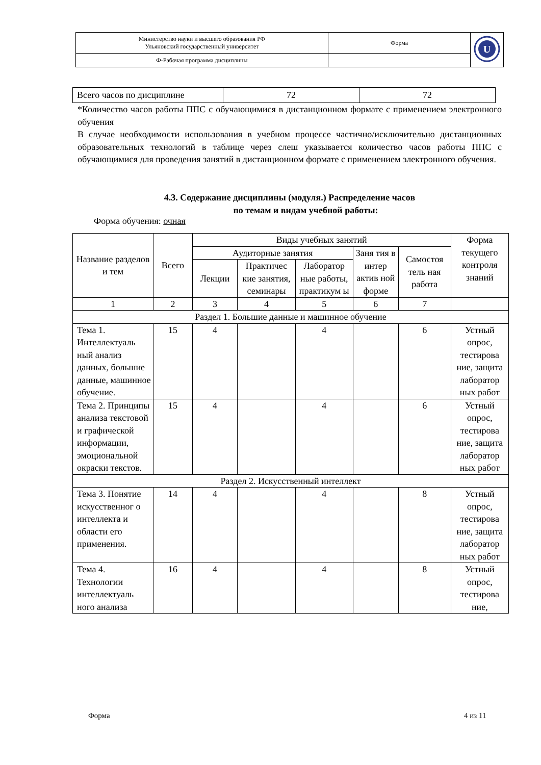| Министерство науки и высшего образования РФ Ульяновский государственный университет | Форма | U |
| Ф-Рабочая программа дисциплины | | |
| Всего часов по дисциплине | 72 | 72 |
*Количество часов работы ППС с обучающимися в дистанционном формате с применением электронного обучения
В случае необходимости использования в учебном процессе частично/исключительно дистанционных образовательных технологий в таблице через слеш указывается количество часов работы ППС с обучающимися для проведения занятий в дистанционном формате с применением электронного обучения.
4.3. Содержание дисциплины (модуля.) Распределение часов
по темам и видам учебной работы:
Форма обучения: очная
| Название разделов и тем | Всего | Виды учебных занятий | | | | | Форма текущего контроля знаний |
| --- | --- | --- | --- | --- | --- | --- | --- |
| | | Аудиторные занятия | | | Заня тия в интер актив ной форме | Самостоя тель ная работа | |
| | | Лекции | Практичес кие занятия, семинары | Лаборатор ные работы, практикум ы | | | |
| 1 | 2 | 3 | 4 | 5 | 6 | 7 | |
| Раздел 1. Большие данные и машинное обучение | | | | | | | |
| Тема 1. Интеллектуаль ный анализ данных, большие данные, машинное обучение. | 15 | 4 | | 4 | | 6 | Устный опрос, тестирова ние, защита лаборатор ных работ |
| Тема 2. Принципы анализа текстовой и графической информации, эмоциональной окраски текстов. | 15 | 4 | | 4 | | 6 | Устный опрос, тестирова ние, защита лаборатор ных работ |
| Раздел 2. Искусственный интеллект | | | | | | | |
| Тема 3. Понятие искусственног о интеллекта и области его применения. | 14 | 4 | | 4 | | 8 | Устный опрос, тестирова ние, защита лаборатор ных работ |
| Тема 4. Технологии интеллектуаль ного анализа | 16 | 4 | | 4 | | 8 | Устный опрос, тестирова ние, |
Форма 4 из 11